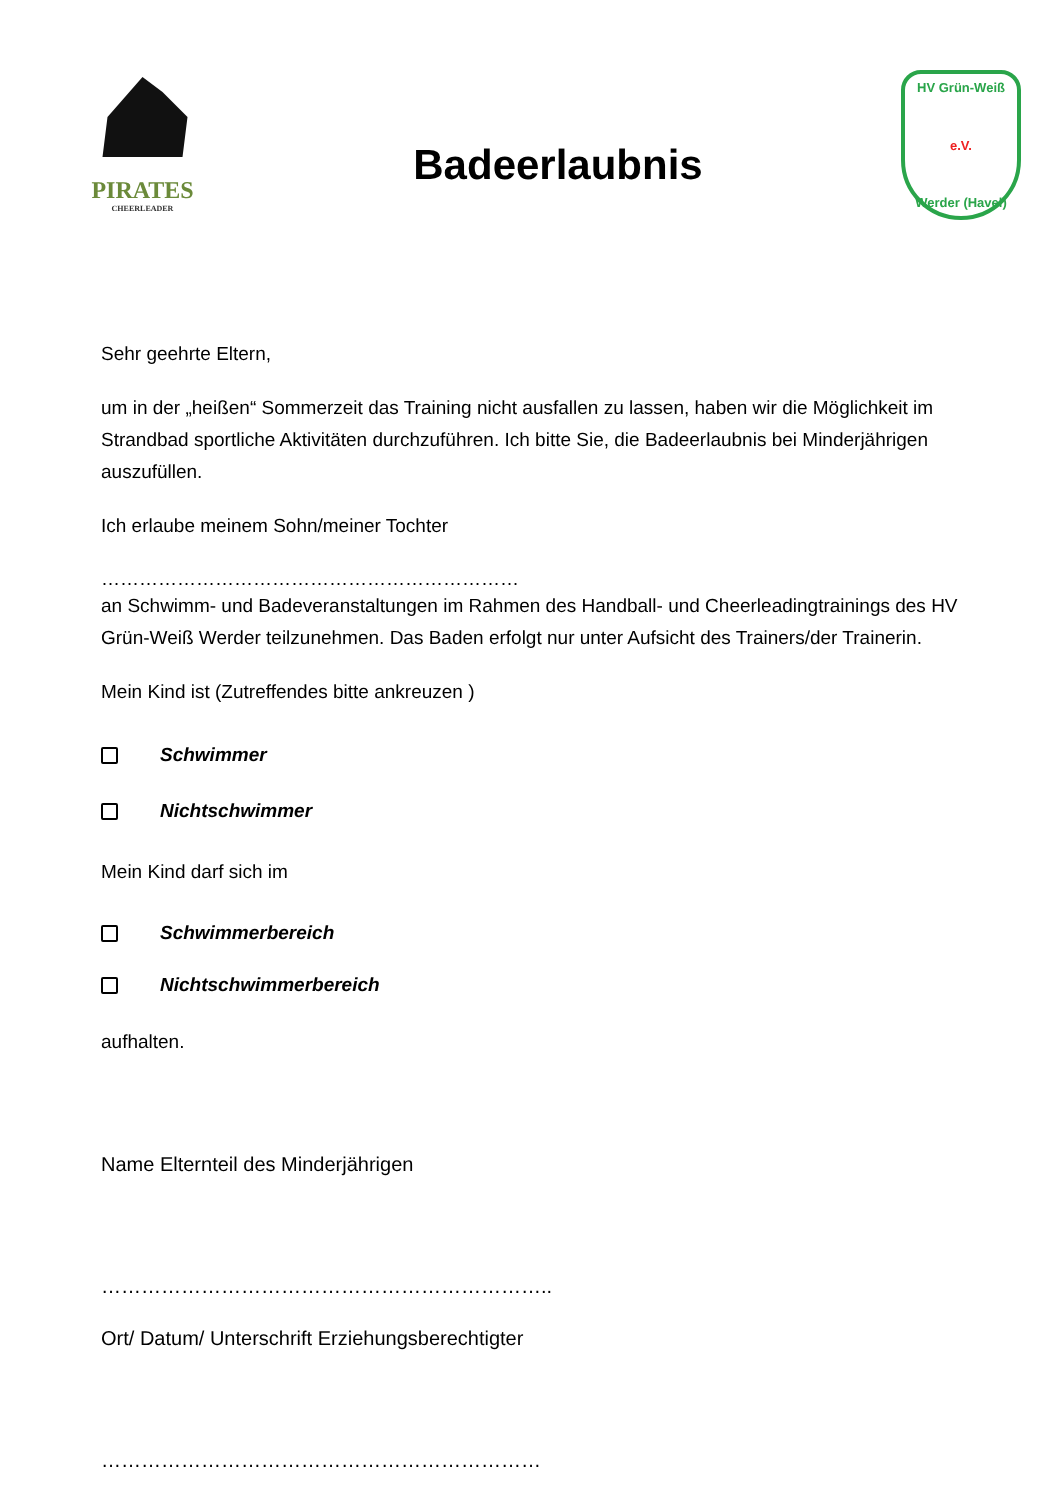PIRATES
CHEERLEADER
Badeerlaubnis
HV Grün-Weiß
e.V.
Werder (Havel)
Sehr geehrte Eltern,
um in der „heißen“ Sommerzeit das Training nicht ausfallen zu lassen, haben wir die Möglichkeit im Strandbad sportliche Aktivitäten durchzuführen. Ich bitte Sie, die Badeerlaubnis bei Minderjährigen auszufüllen.
Ich erlaube meinem Sohn/meiner Tochter
…………………………………………………………
an Schwimm- und Badeveranstaltungen im Rahmen des Handball- und Cheerleadingtrainings des HV Grün-Weiß Werder teilzunehmen. Das Baden erfolgt nur unter Aufsicht des Trainers/der Trainerin.
Mein Kind ist (Zutreffendes bitte ankreuzen )
Schwimmer
Nichtschwimmer
Mein Kind darf sich im
Schwimmerbereich
Nichtschwimmerbereich
aufhalten.
Name Elternteil des Minderjährigen
…………………………………………………………..
Ort/ Datum/ Unterschrift Erziehungsberechtigter
…………………………………………………………